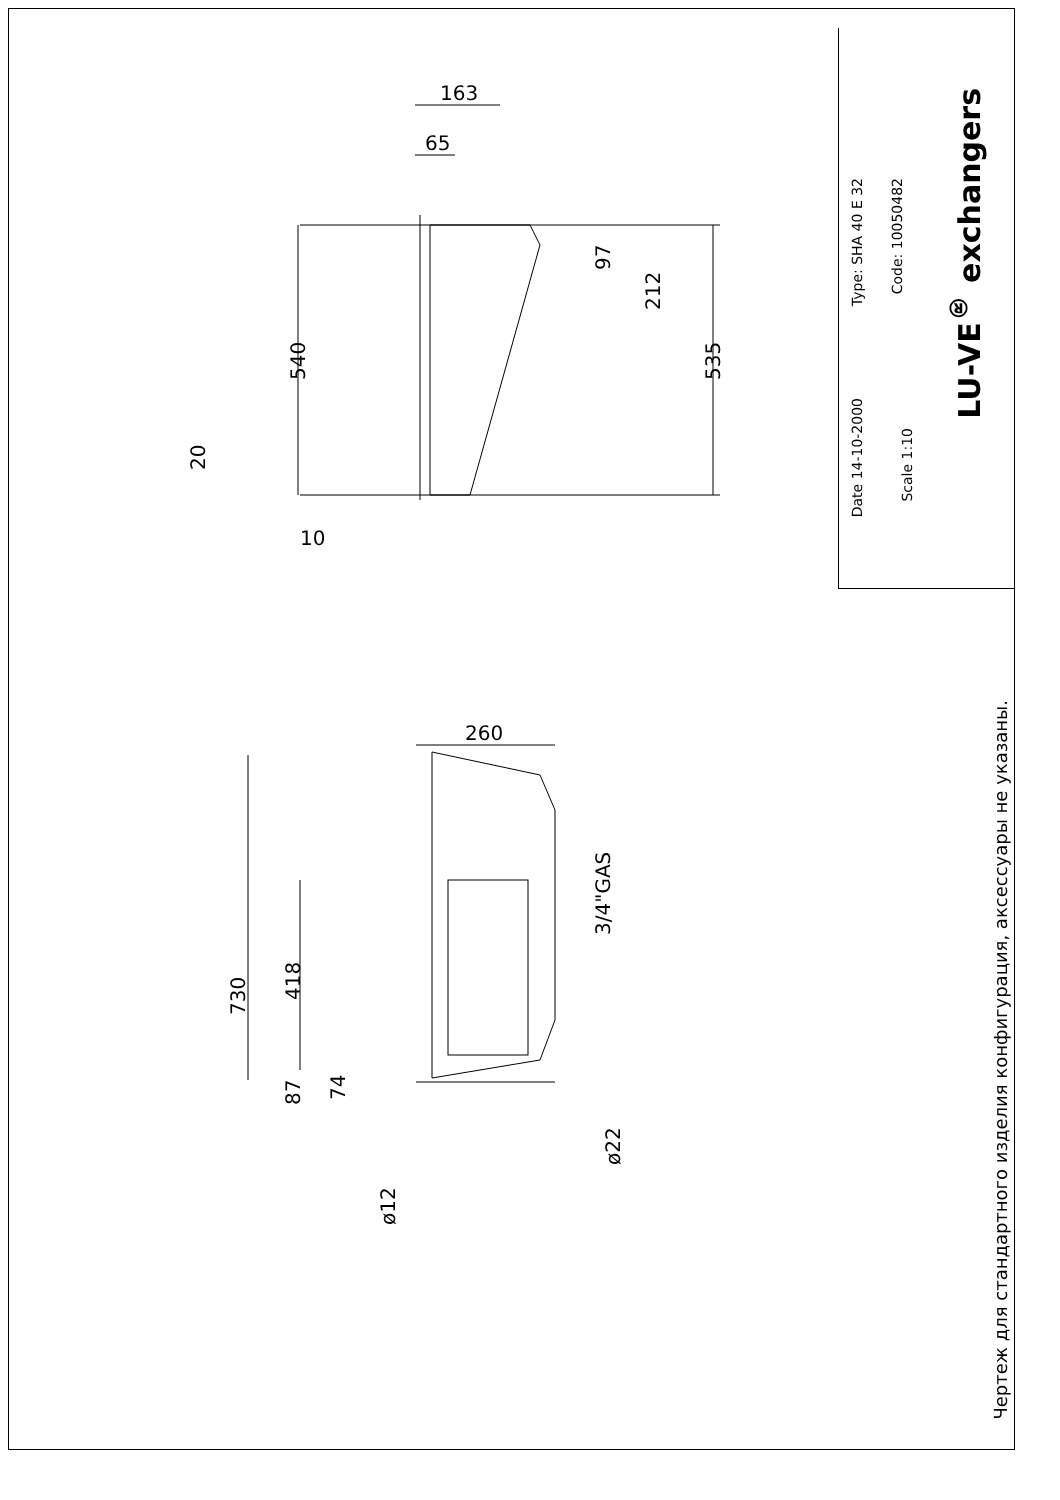163
65
97
212
535
540
20
10
260
730
418
87
74
ø12
ø22
3/4"GAS
Date 14-10-2000
Scale 1:10
Type: SHA 40 E 32
Code: 10050482
LU-VE<sup>®</sup> exchangers
Чертеж для стандартного изделия конфигурация, аксессуары не указаны.